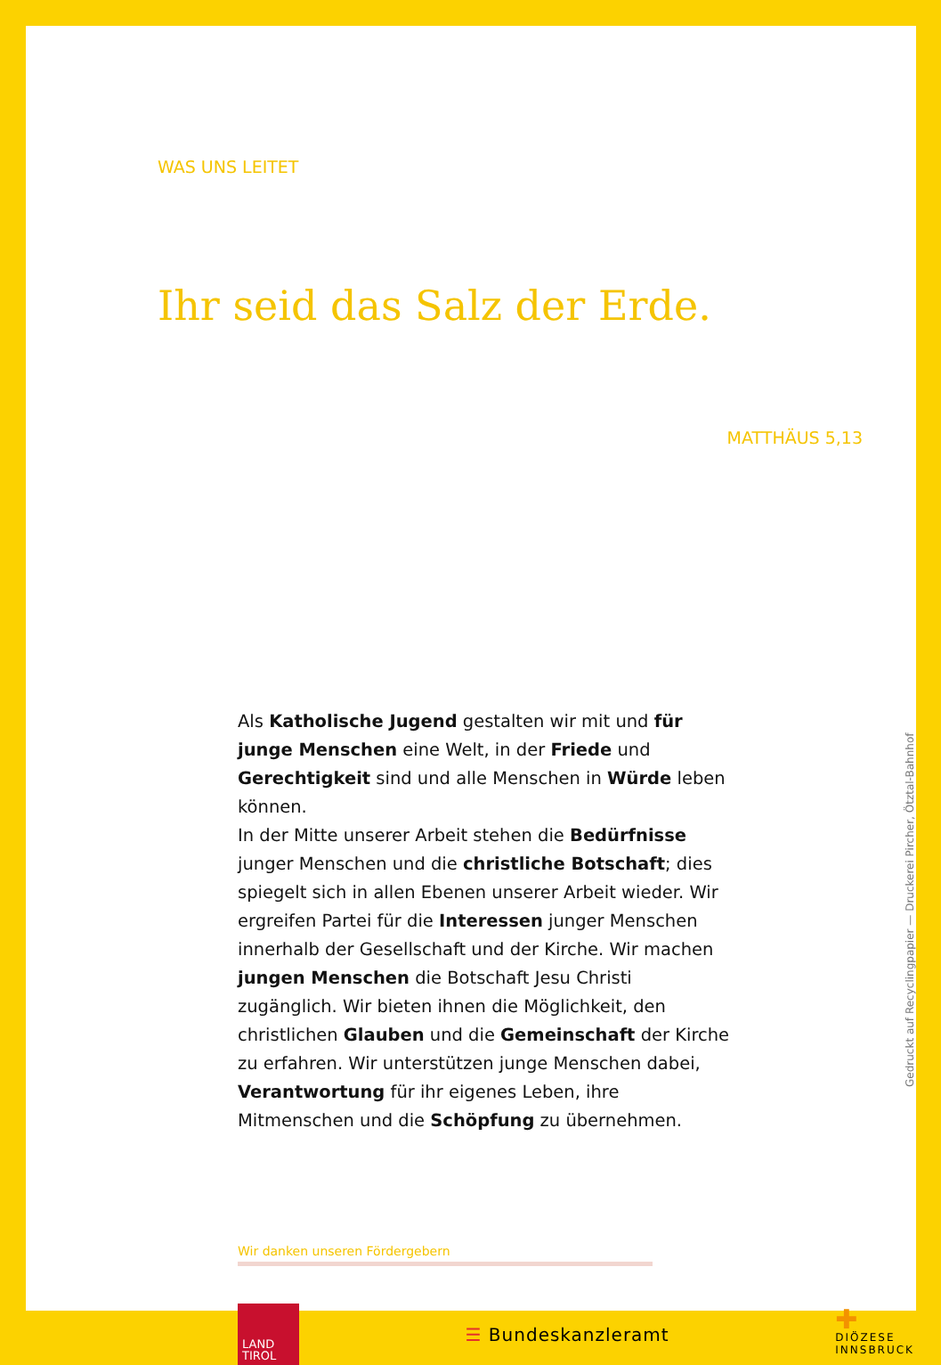WAS UNS LEITET
Ihr seid das Salz der Erde.
MATTHÄUS 5,13
Als Katholische Jugend gestalten wir mit und für junge Menschen eine Welt, in der Friede und Gerechtigkeit sind und alle Menschen in Würde leben können.
In der Mitte unserer Arbeit stehen die Bedürfnisse junger Menschen und die christliche Botschaft; dies spiegelt sich in allen Ebenen unserer Arbeit wieder. Wir ergreifen Partei für die Interessen junger Menschen innerhalb der Gesellschaft und der Kirche. Wir machen jungen Menschen die Botschaft Jesu Christi zugänglich. Wir bieten ihnen die Möglichkeit, den christlichen Glauben und die Gemeinschaft der Kirche zu erfahren. Wir unterstützen junge Menschen dabei, Verantwortung für ihr eigenes Leben, ihre Mitmenschen und die Schöpfung zu übernehmen.
Wir danken unseren Fördergebern
LAND
TIROL
☰ Bundeskanzleramt
✚
DIÖZESE
INNSBRUCK
Gedruckt auf Recyclingpapier — Druckerei Pircher, Ötztal-Bahnhof